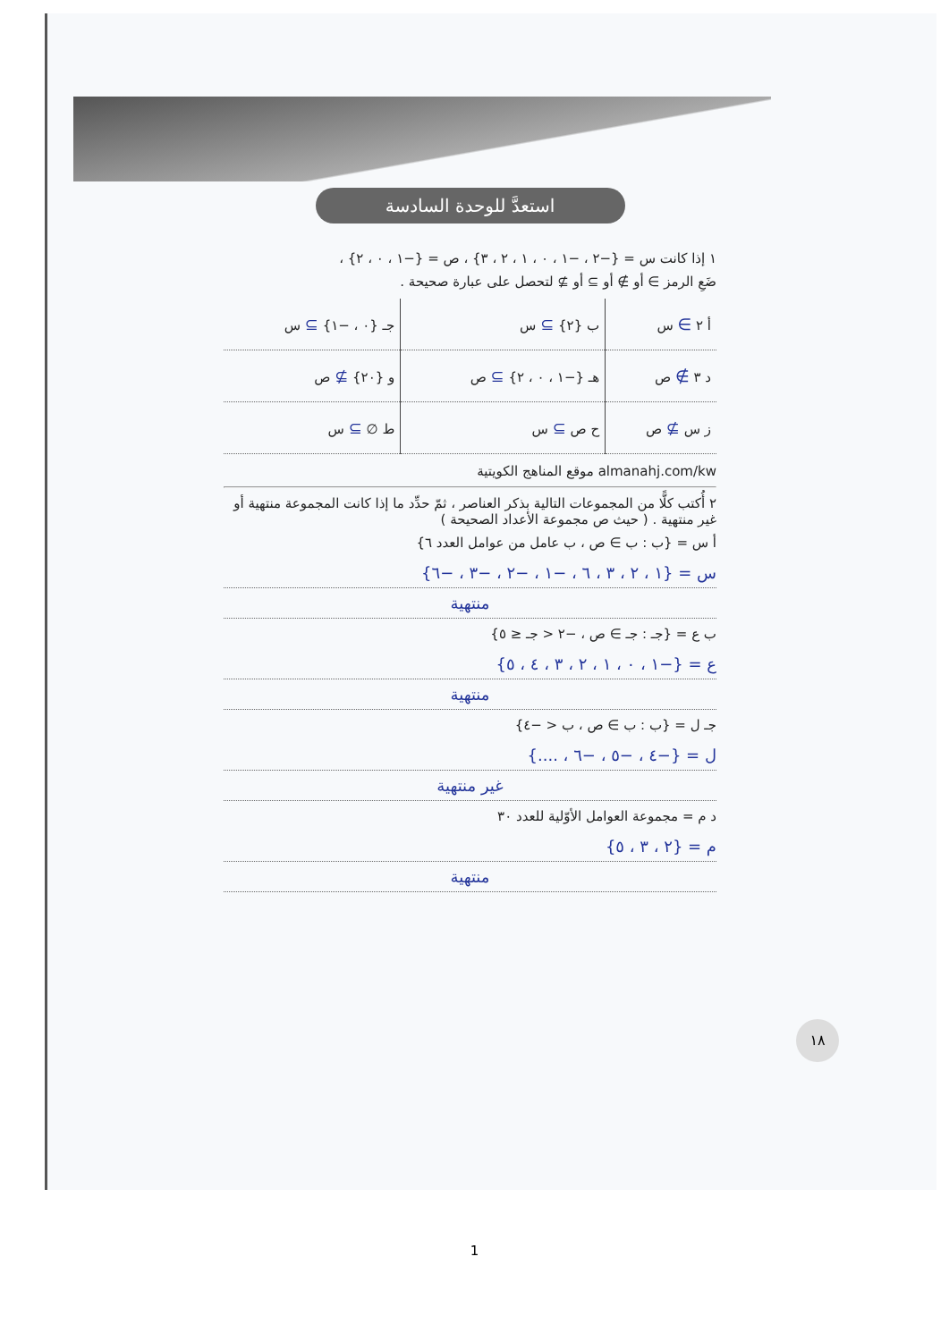استعدَّ للوحدة السادسة
١ إذا كانت س = {−٢ ، −١ ، ٠ ، ١ ، ٢ ، ٣} ، ص = {−١ ، ٠ ، ٢} ،
ضَعِ الرمز ∋ أو ∌ أو ⊇ أو ⊉ لتحصل على عبارة صحيحة .
| أ ٢ ∋ س | ب {٢} ⊇ س | جـ {٠ ، −١} ⊇ س |
| د ٣ ∌ ص | هـ {−١ ، ٠ ، ٢} ⊇ ص | و {٢٠} ⊉ ص |
| ز س ⊉ ص | ح ص ⊇ س | ط ∅ ⊇ س |
almanahj.com/kw موقع المناهج الكويتية
٢ أُكتب كلًّا من المجموعات التالية بذكر العناصر ، ثمّ حدِّد ما إذا كانت المجموعة منتهية أو غير منتهية . ( حيث ص مجموعة الأعداد الصحيحة )
أ س = {ب : ب ∋ ص ، ب عامل من عوامل العدد ٦}
س = {١ ، ٢ ، ٣ ، ٦ ، −١ ، −٢ ، −٣ ، −٦}
منتهية
ب ع = {جـ : جـ ∋ ص ، −٢ < جـ ≤ ٥}
ع = {−١ ، ٠ ، ١ ، ٢ ، ٣ ، ٤ ، ٥}
منتهية
جـ ل = {ب : ب ∋ ص ، ب < −٤}
ل = {−٤ ، −٥ ، −٦ ، ....}
غير منتهية
د م = مجموعة العوامل الأوّلية للعدد ٣٠
م = {٢ ، ٣ ، ٥}
منتهية
١٨
1